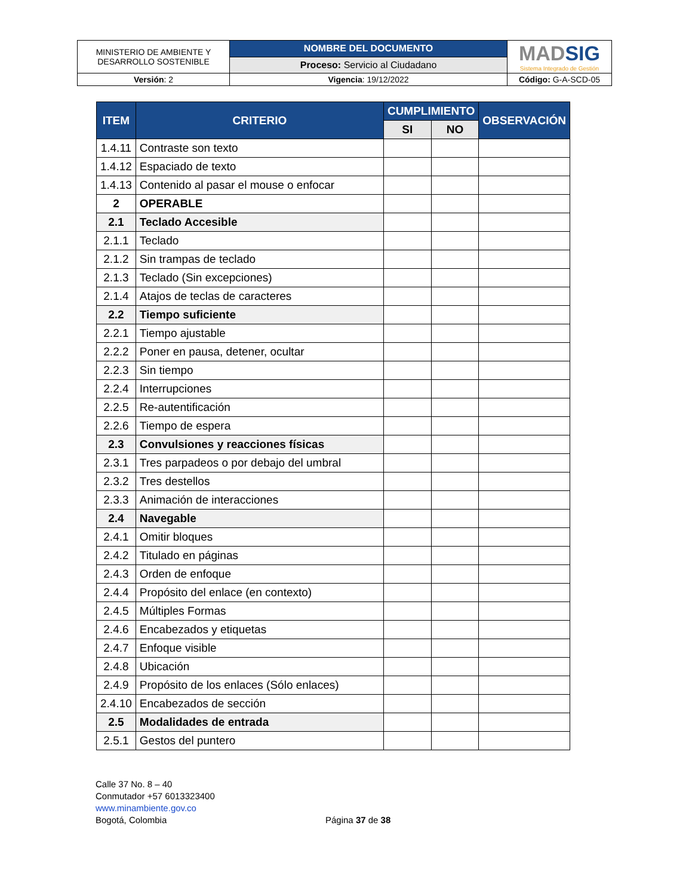| MINISTERIO DE AMBIENTE Y DESARROLLO SOSTENIBLE | NOMBRE DEL DOCUMENTO | MAD SIG Sistema Integrado de Gestión |
| | Proceso: Servicio al Ciudadano | |
| Versión : 2 | Vigencia : 19/12/2022 | Código: G-A-SCD-05 |
| ITEM | CRITERIO | CUMPLIMIENTO | | OBSERVACIÓN |
| --- | --- | --- | --- | --- |
| | | SI | NO | |
| 1.4.11 | Contraste son texto | | | |
| 1.4.12 | Espaciado de texto | | | |
| 1.4.13 | Contenido al pasar el mouse o enfocar | | | |
| 2 | OPERABLE | | | |
| 2.1 | Teclado Accesible | | | |
| 2.1.1 | Teclado | | | |
| 2.1.2 | Sin trampas de teclado | | | |
| 2.1.3 | Teclado (Sin excepciones) | | | |
| 2.1.4 | Atajos de teclas de caracteres | | | |
| 2.2 | Tiempo suficiente | | | |
| 2.2.1 | Tiempo ajustable | | | |
| 2.2.2 | Poner en pausa, detener, ocultar | | | |
| 2.2.3 | Sin tiempo | | | |
| 2.2.4 | Interrupciones | | | |
| 2.2.5 | Re-autentificación | | | |
| 2.2.6 | Tiempo de espera | | | |
| 2.3 | Convulsiones y reacciones físicas | | | |
| 2.3.1 | Tres parpadeos o por debajo del umbral | | | |
| 2.3.2 | Tres destellos | | | |
| 2.3.3 | Animación de interacciones | | | |
| 2.4 | Navegable | | | |
| 2.4.1 | Omitir bloques | | | |
| 2.4.2 | Titulado en páginas | | | |
| 2.4.3 | Orden de enfoque | | | |
| 2.4.4 | Propósito del enlace (en contexto) | | | |
| 2.4.5 | Múltiples Formas | | | |
| 2.4.6 | Encabezados y etiquetas | | | |
| 2.4.7 | Enfoque visible | | | |
| 2.4.8 | Ubicación | | | |
| 2.4.9 | Propósito de los enlaces (Sólo enlaces) | | | |
| 2.4.10 | Encabezados de sección | | | |
| 2.5 | Modalidades de entrada | | | |
| 2.5.1 | Gestos del puntero | | | |
Calle 37 No. 8 – 40
Conmutador +57 6013323400
www.minambiente.gov.co
Bogotá, Colombia
Página 37 de 38